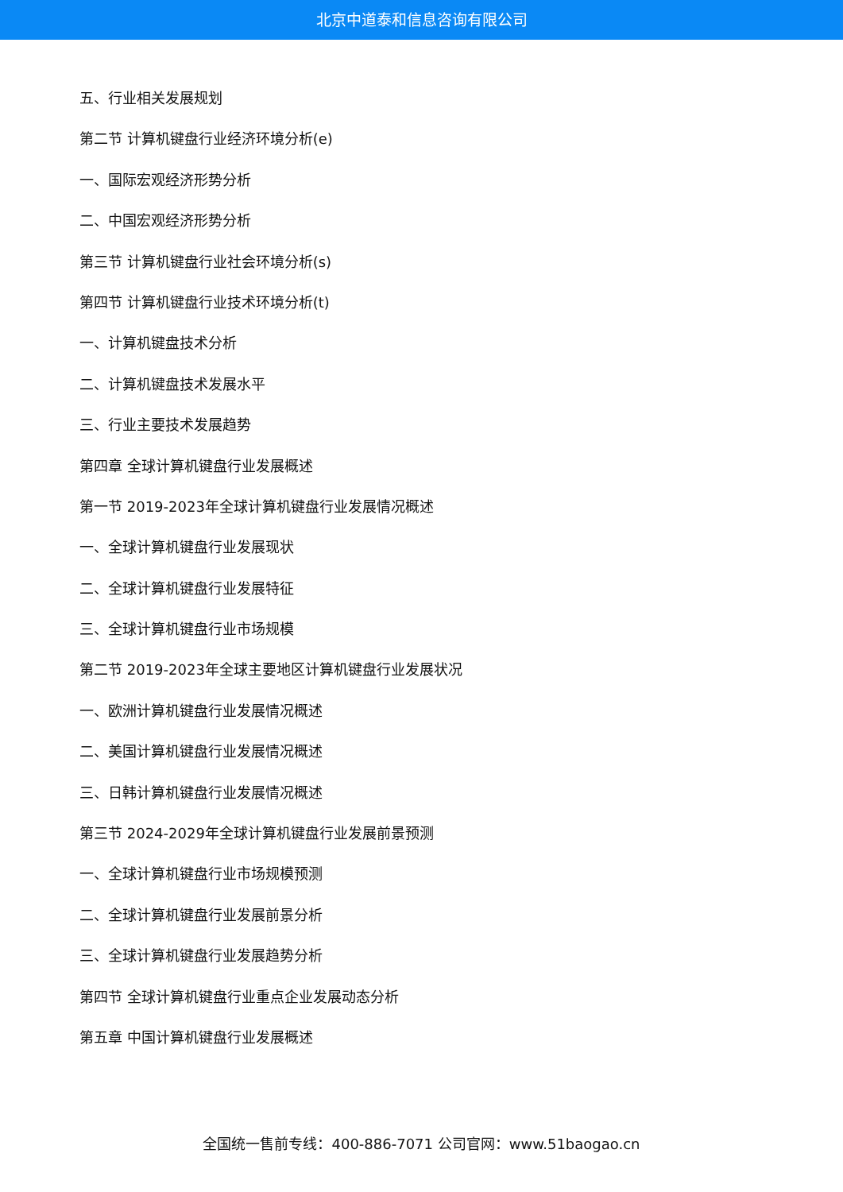北京中道泰和信息咨询有限公司
五、行业相关发展规划
第二节 计算机键盘行业经济环境分析(e)
一、国际宏观经济形势分析
二、中国宏观经济形势分析
第三节 计算机键盘行业社会环境分析(s)
第四节 计算机键盘行业技术环境分析(t)
一、计算机键盘技术分析
二、计算机键盘技术发展水平
三、行业主要技术发展趋势
第四章 全球计算机键盘行业发展概述
第一节 2019-2023年全球计算机键盘行业发展情况概述
一、全球计算机键盘行业发展现状
二、全球计算机键盘行业发展特征
三、全球计算机键盘行业市场规模
第二节 2019-2023年全球主要地区计算机键盘行业发展状况
一、欧洲计算机键盘行业发展情况概述
二、美国计算机键盘行业发展情况概述
三、日韩计算机键盘行业发展情况概述
第三节 2024-2029年全球计算机键盘行业发展前景预测
一、全球计算机键盘行业市场规模预测
二、全球计算机键盘行业发展前景分析
三、全球计算机键盘行业发展趋势分析
第四节 全球计算机键盘行业重点企业发展动态分析
第五章 中国计算机键盘行业发展概述
全国统一售前专线：400-886-7071 公司官网：www.51baogao.cn